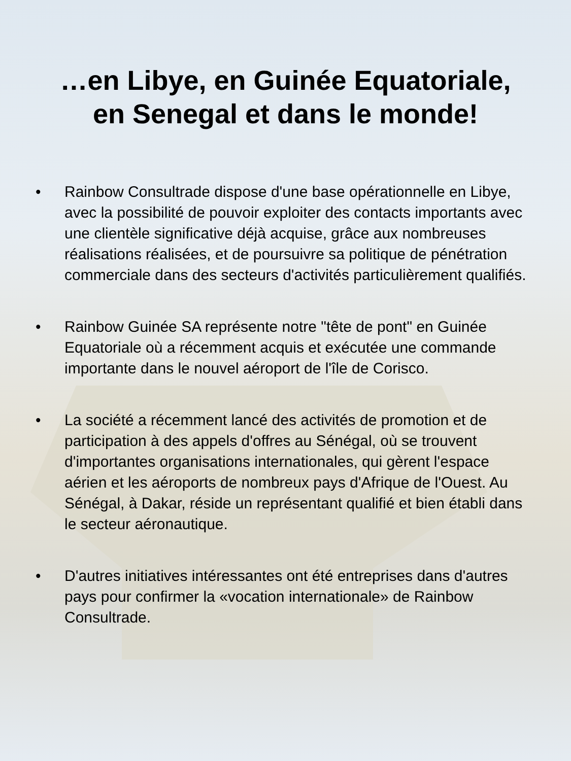…en Libye, en Guinée Equatoriale,
en Senegal et dans le monde!
• Rainbow Consultrade dispose d'une base opérationnelle en Libye, avec la possibilité de pouvoir exploiter des contacts importants avec une clientèle significative déjà acquise, grâce aux nombreuses réalisations réalisées, et de poursuivre sa politique de pénétration commerciale dans des secteurs d'activités particulièrement qualifiés.
• Rainbow Guinée SA représente notre "tête de pont" en Guinée Equatoriale où a récemment acquis et exécutée une commande importante dans le nouvel aéroport de l'île de Corisco.
• La société a récemment lancé des activités de promotion et de participation à des appels d'offres au Sénégal, où se trouvent d'importantes organisations internationales, qui gèrent l'espace aérien et les aéroports de nombreux pays d'Afrique de l'Ouest. Au Sénégal, à Dakar, réside un représentant qualifié et bien établi dans le secteur aéronautique.
• D'autres initiatives intéressantes ont été entreprises dans d'autres pays pour confirmer la «vocation internationale» de Rainbow Consultrade.